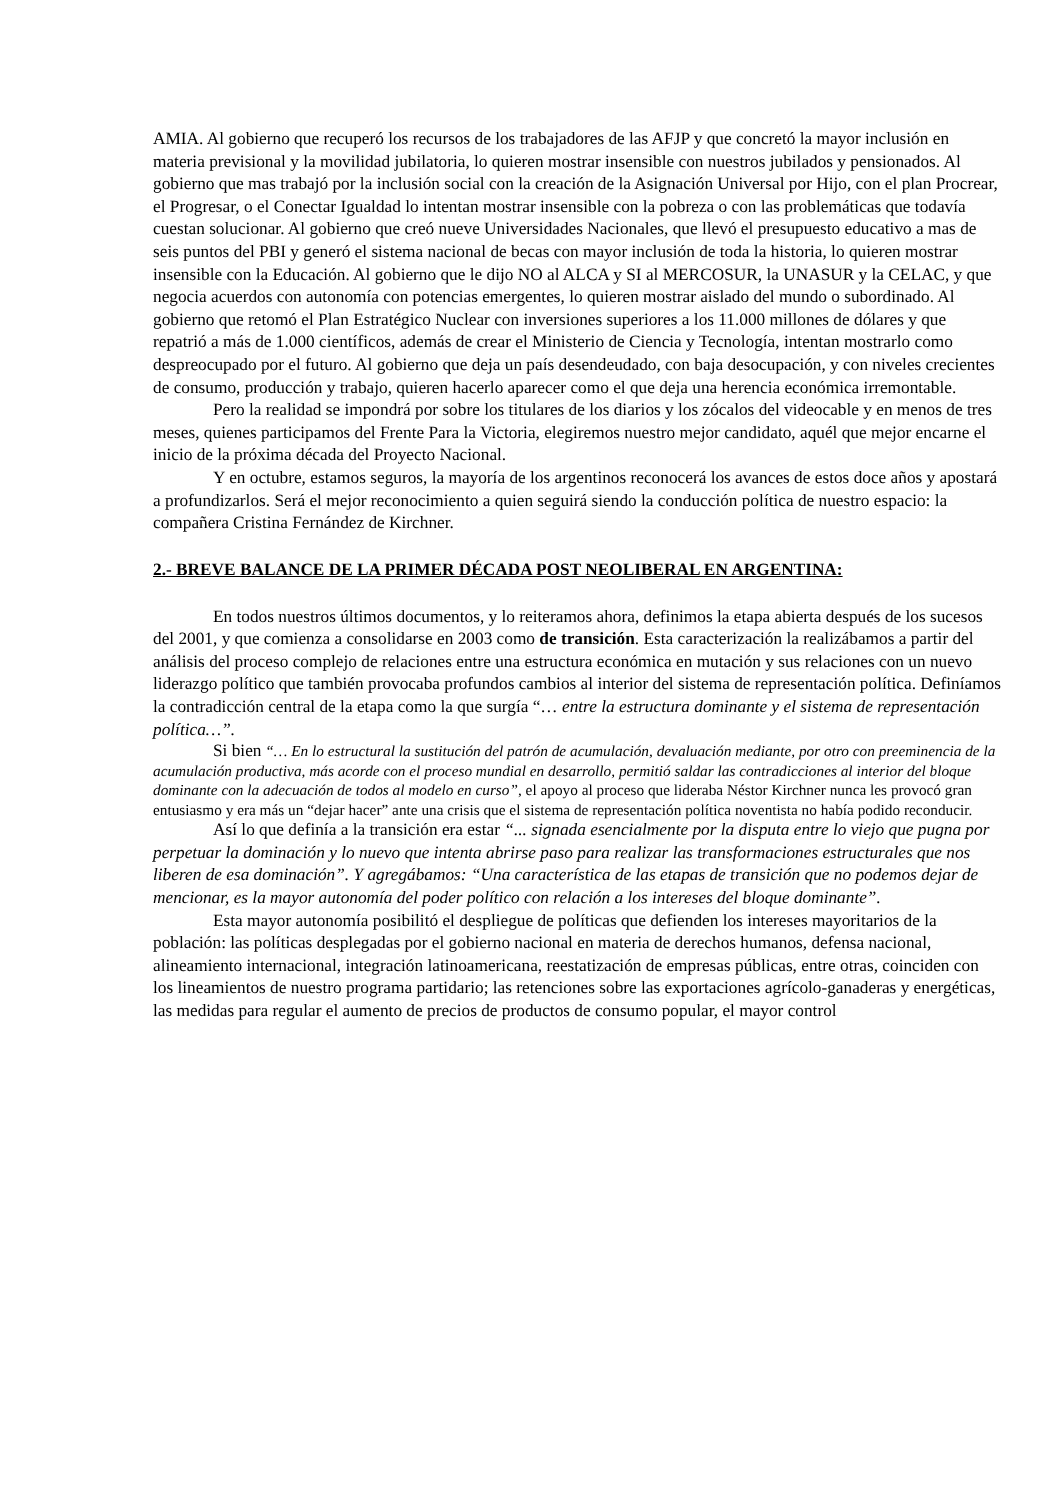AMIA. Al gobierno que recuperó los recursos de los trabajadores de las AFJP y que concretó la mayor inclusión en materia previsional y la movilidad jubilatoria, lo quieren mostrar insensible con nuestros jubilados y pensionados. Al gobierno que mas trabajó por la inclusión social con la creación de la Asignación Universal por Hijo, con el plan Procrear, el Progresar, o el Conectar Igualdad lo intentan mostrar insensible con la pobreza o con las problemáticas que todavía cuestan solucionar. Al gobierno que creó nueve Universidades Nacionales, que llevó el presupuesto educativo a mas de seis puntos del PBI y generó el sistema nacional de becas con mayor inclusión de toda la historia, lo quieren mostrar insensible con la Educación. Al gobierno que le dijo NO al ALCA y SI al MERCOSUR, la UNASUR y la CELAC, y que negocia acuerdos con autonomía con potencias emergentes, lo quieren mostrar aislado del mundo o subordinado. Al gobierno que retomó el Plan Estratégico Nuclear con inversiones superiores a los 11.000 millones de dólares y que repatrió a más de 1.000 científicos, además de crear el Ministerio de Ciencia y Tecnología, intentan mostrarlo como despreocupado por el futuro. Al gobierno que deja un país desendeudado, con baja desocupación, y con niveles crecientes de consumo, producción y trabajo, quieren hacerlo aparecer como el que deja una herencia económica irremontable.
Pero la realidad se impondrá por sobre los titulares de los diarios y los zócalos del videocable y en menos de tres meses, quienes participamos del Frente Para la Victoria, elegiremos nuestro mejor candidato, aquél que mejor encarne el inicio de la próxima década del Proyecto Nacional.
Y en octubre, estamos seguros, la mayoría de los argentinos reconocerá los avances de estos doce años y apostará a profundizarlos. Será el mejor reconocimiento a quien seguirá siendo la conducción política de nuestro espacio: la compañera Cristina Fernández de Kirchner.
2.- BREVE BALANCE DE LA PRIMER DÉCADA POST NEOLIBERAL EN ARGENTINA:
En todos nuestros últimos documentos, y lo reiteramos ahora, definimos la etapa abierta después de los sucesos del 2001, y que comienza a consolidarse en 2003 como de transición. Esta caracterización la realizábamos a partir del análisis del proceso complejo de relaciones entre una estructura económica en mutación y sus relaciones con un nuevo liderazgo político que también provocaba profundos cambios al interior del sistema de representación política. Definíamos la contradicción central de la etapa como la que surgía “… entre la estructura dominante y el sistema de representación política…”.
Si bien “… En lo estructural la sustitución del patrón de acumulación, devaluación mediante, por otro con preeminencia de la acumulación productiva, más acorde con el proceso mundial en desarrollo, permitió saldar las contradicciones al interior del bloque dominante con la adecuación de todos al modelo en curso”, el apoyo al proceso que lideraba Néstor Kirchner nunca les provocó gran entusiasmo y era más un “dejar hacer” ante una crisis que el sistema de representación política noventista no había podido reconducir.
Así lo que definía a la transición era estar “... signada esencialmente por la disputa entre lo viejo que pugna por perpetuar la dominación y lo nuevo que intenta abrirse paso para realizar las transformaciones estructurales que nos liberen de esa dominación”. Y agregábamos: “Una característica de las etapas de transición que no podemos dejar de mencionar, es la mayor autonomía del poder político con relación a los intereses del bloque dominante”.
Esta mayor autonomía posibilitó el despliegue de políticas que defienden los intereses mayoritarios de la población: las políticas desplegadas por el gobierno nacional en materia de derechos humanos, defensa nacional, alineamiento internacional, integración latinoamericana, reestatización de empresas públicas, entre otras, coinciden con los lineamientos de nuestro programa partidario; las retenciones sobre las exportaciones agrícolo-ganaderas y energéticas, las medidas para regular el aumento de precios de productos de consumo popular, el mayor control